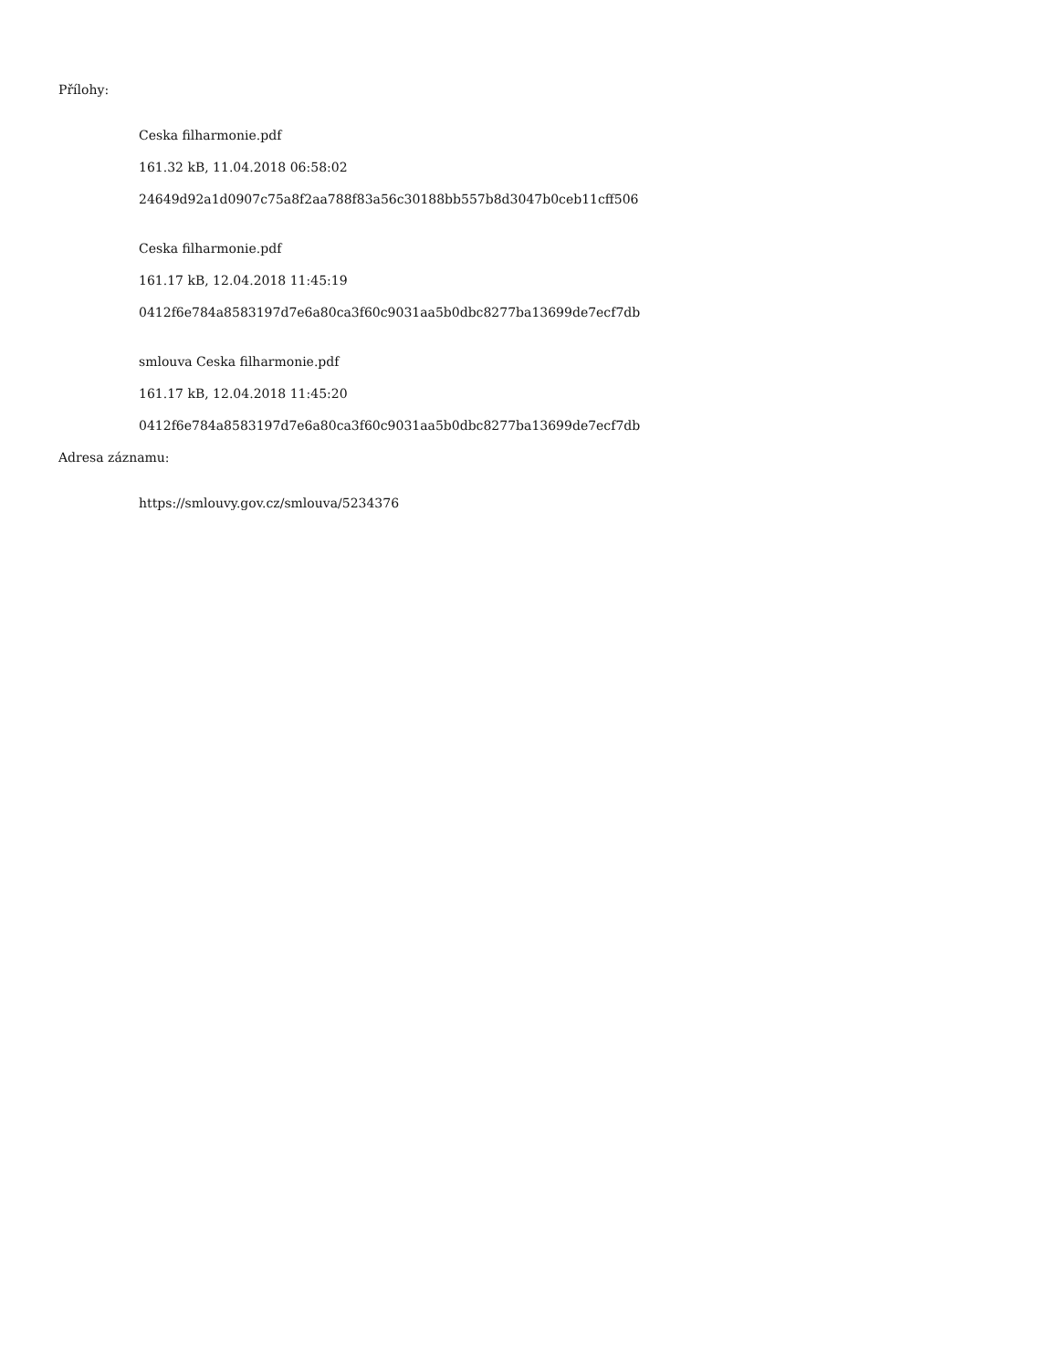Přílohy:
Ceska filharmonie.pdf
161.32 kB, 11.04.2018 06:58:02
24649d92a1d0907c75a8f2aa788f83a56c30188bb557b8d3047b0ceb11cff506
Ceska filharmonie.pdf
161.17 kB, 12.04.2018 11:45:19
0412f6e784a8583197d7e6a80ca3f60c9031aa5b0dbc8277ba13699de7ecf7db
smlouva Ceska filharmonie.pdf
161.17 kB, 12.04.2018 11:45:20
0412f6e784a8583197d7e6a80ca3f60c9031aa5b0dbc8277ba13699de7ecf7db
Adresa záznamu:
https://smlouvy.gov.cz/smlouva/5234376